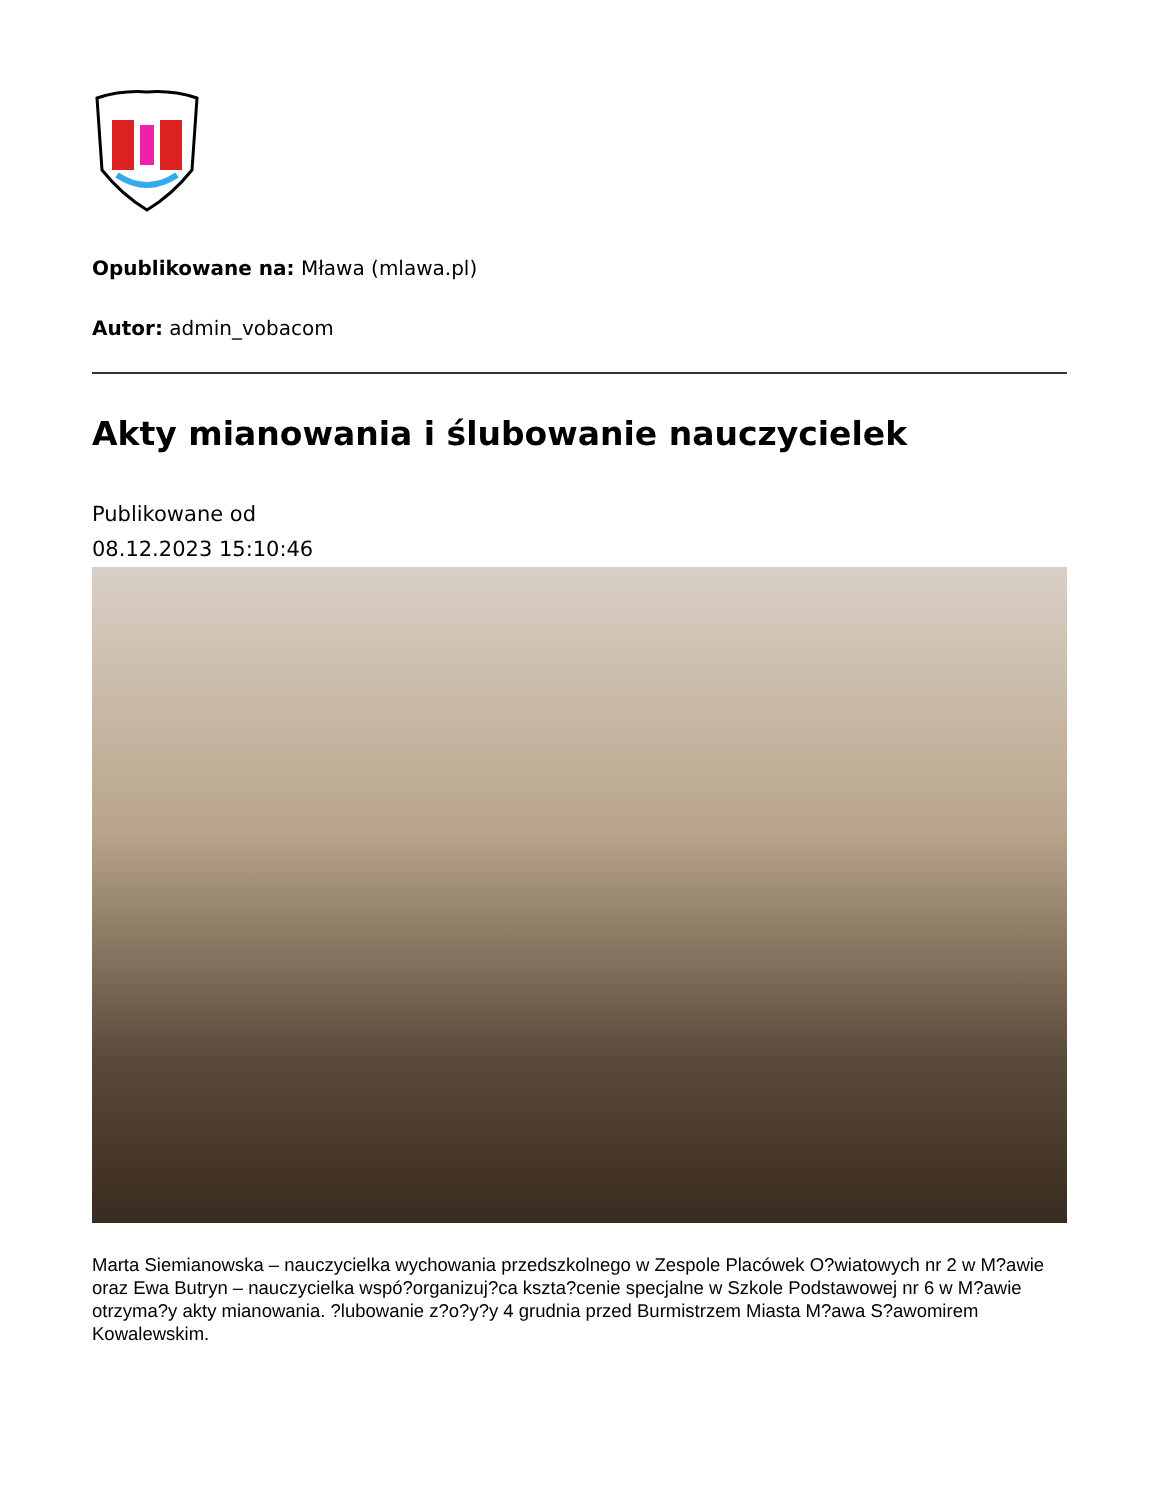Opublikowane na: Mława (mlawa.pl)
Autor: admin_vobacom
Akty mianowania i ślubowanie nauczycielek
Publikowane od
08.12.2023 15:10:46
Marta Siemianowska – nauczycielka wychowania przedszkolnego w Zespole Placówek O?wiatowych nr 2 w M?awie oraz Ewa Butryn – nauczycielka wspó?organizuj?ca kszta?cenie specjalne w Szkole Podstawowej nr 6 w M?awie otrzyma?y akty mianowania. ?lubowanie z?o?y?y 4 grudnia przed Burmistrzem Miasta M?awa S?awomirem Kowalewskim.